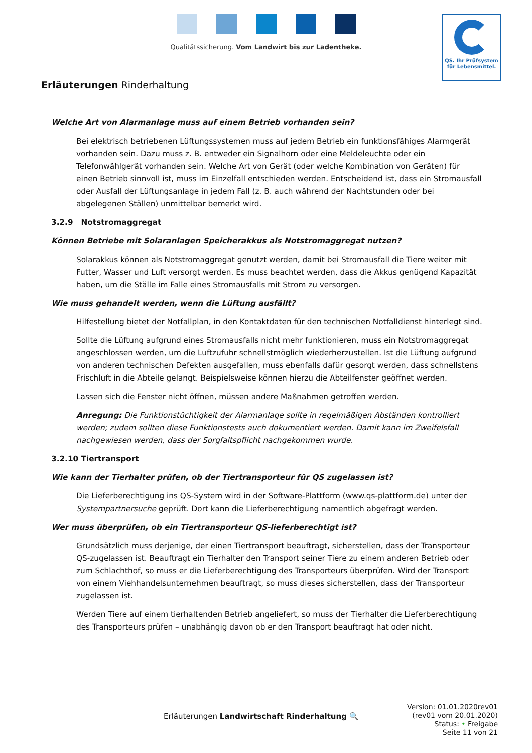Qualitätssicherung. Vom Landwirt bis zur Ladentheke.
QS. Ihr Prüfsystem
für Lebensmittel.
Erläuterungen Rinderhaltung
Welche Art von Alarmanlage muss auf einem Betrieb vorhanden sein?
Bei elektrisch betriebenen Lüftungssystemen muss auf jedem Betrieb ein funktionsfähiges Alarmgerät vorhanden sein. Dazu muss z. B. entweder ein Signalhorn oder eine Meldeleuchte oder ein Telefonwählgerät vorhanden sein. Welche Art von Gerät (oder welche Kombination von Geräten) für einen Betrieb sinnvoll ist, muss im Einzelfall entschieden werden. Entscheidend ist, dass ein Stromausfall oder Ausfall der Lüftungsanlage in jedem Fall (z. B. auch während der Nachtstunden oder bei abgelegenen Ställen) unmittelbar bemerkt wird.
3.2.9 Notstromaggregat
Können Betriebe mit Solaranlagen Speicherakkus als Notstromaggregat nutzen?
Solarakkus können als Notstromaggregat genutzt werden, damit bei Stromausfall die Tiere weiter mit Futter, Wasser und Luft versorgt werden. Es muss beachtet werden, dass die Akkus genügend Kapazität haben, um die Ställe im Falle eines Stromausfalls mit Strom zu versorgen.
Wie muss gehandelt werden, wenn die Lüftung ausfällt?
Hilfestellung bietet der Notfallplan, in den Kontaktdaten für den technischen Notfalldienst hinterlegt sind.
Sollte die Lüftung aufgrund eines Stromausfalls nicht mehr funktionieren, muss ein Notstromaggregat angeschlossen werden, um die Luftzufuhr schnellstmöglich wiederherzustellen. Ist die Lüftung aufgrund von anderen technischen Defekten ausgefallen, muss ebenfalls dafür gesorgt werden, dass schnellstens Frischluft in die Abteile gelangt. Beispielsweise können hierzu die Abteilfenster geöffnet werden.
Lassen sich die Fenster nicht öffnen, müssen andere Maßnahmen getroffen werden.
Anregung: Die Funktionstüchtigkeit der Alarmanlage sollte in regelmäßigen Abständen kontrolliert werden; zudem sollten diese Funktionstests auch dokumentiert werden. Damit kann im Zweifelsfall nachgewiesen werden, dass der Sorgfaltspflicht nachgekommen wurde.
3.2.10 Tiertransport
Wie kann der Tierhalter prüfen, ob der Tiertransporteur für QS zugelassen ist?
Die Lieferberechtigung ins QS-System wird in der Software-Plattform (www.qs-plattform.de) unter der Systempartnersuche geprüft. Dort kann die Lieferberechtigung namentlich abgefragt werden.
Wer muss überprüfen, ob ein Tiertransporteur QS-lieferberechtigt ist?
Grundsätzlich muss derjenige, der einen Tiertransport beauftragt, sicherstellen, dass der Transporteur QS-zugelassen ist. Beauftragt ein Tierhalter den Transport seiner Tiere zu einem anderen Betrieb oder zum Schlachthof, so muss er die Lieferberechtigung des Transporteurs überprüfen. Wird der Transport von einem Viehhandelsunternehmen beauftragt, so muss dieses sicherstellen, dass der Transporteur zugelassen ist.
Werden Tiere auf einem tierhaltenden Betrieb angeliefert, so muss der Tierhalter die Lieferberechtigung des Transporteurs prüfen – unabhängig davon ob er den Transport beauftragt hat oder nicht.
Erläuterungen Landwirtschaft Rinderhaltung 🔍
Version: 01.01.2020rev01
(rev01 vom 20.01.2020)
Status: • Freigabe
Seite 11 von 21